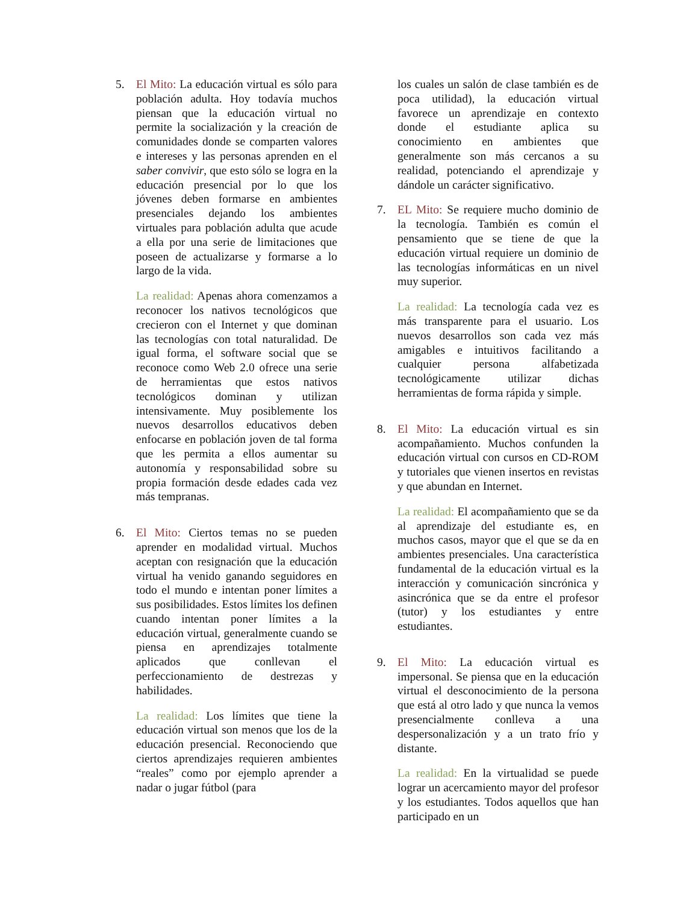5. El Mito: La educación virtual es sólo para población adulta. Hoy todavía muchos piensan que la educación virtual no permite la socialización y la creación de comunidades donde se comparten valores e intereses y las personas aprenden en el saber convivir, que esto sólo se logra en la educación presencial por lo que los jóvenes deben formarse en ambientes presenciales dejando los ambientes virtuales para población adulta que acude a ella por una serie de limitaciones que poseen de actualizarse y formarse a lo largo de la vida.
La realidad: Apenas ahora comenzamos a reconocer los nativos tecnológicos que crecieron con el Internet y que dominan las tecnologías con total naturalidad. De igual forma, el software social que se reconoce como Web 2.0 ofrece una serie de herramientas que estos nativos tecnológicos dominan y utilizan intensivamente. Muy posiblemente los nuevos desarrollos educativos deben enfocarse en población joven de tal forma que les permita a ellos aumentar su autonomía y responsabilidad sobre su propia formación desde edades cada vez más tempranas.
6. El Mito: Ciertos temas no se pueden aprender en modalidad virtual. Muchos aceptan con resignación que la educación virtual ha venido ganando seguidores en todo el mundo e intentan poner límites a sus posibilidades. Estos límites los definen cuando intentan poner límites a la educación virtual, generalmente cuando se piensa en aprendizajes totalmente aplicados que conllevan el perfeccionamiento de destrezas y habilidades.
La realidad: Los límites que tiene la educación virtual son menos que los de la educación presencial. Reconociendo que ciertos aprendizajes requieren ambientes “reales” como por ejemplo aprender a nadar o jugar fútbol (para
los cuales un salón de clase también es de poca utilidad), la educación virtual favorece un aprendizaje en contexto donde el estudiante aplica su conocimiento en ambientes que generalmente son más cercanos a su realidad, potenciando el aprendizaje y dándole un carácter significativo.
7. EL Mito: Se requiere mucho dominio de la tecnología. También es común el pensamiento que se tiene de que la educación virtual requiere un dominio de las tecnologías informáticas en un nivel muy superior.
La realidad: La tecnología cada vez es más transparente para el usuario. Los nuevos desarrollos son cada vez más amigables e intuitivos facilitando a cualquier persona alfabetizada tecnológicamente utilizar dichas herramientas de forma rápida y simple.
8. El Mito: La educación virtual es sin acompañamiento. Muchos confunden la educación virtual con cursos en CD-ROM y tutoriales que vienen insertos en revistas y que abundan en Internet.
La realidad: El acompañamiento que se da al aprendizaje del estudiante es, en muchos casos, mayor que el que se da en ambientes presenciales. Una característica fundamental de la educación virtual es la interacción y comunicación sincrónica y asincrónica que se da entre el profesor (tutor) y los estudiantes y entre estudiantes.
9. El Mito: La educación virtual es impersonal. Se piensa que en la educación virtual el desconocimiento de la persona que está al otro lado y que nunca la vemos presencialmente conlleva a una despersonalización y a un trato frío y distante.
La realidad: En la virtualidad se puede lograr un acercamiento mayor del profesor y los estudiantes. Todos aquellos que han participado en un